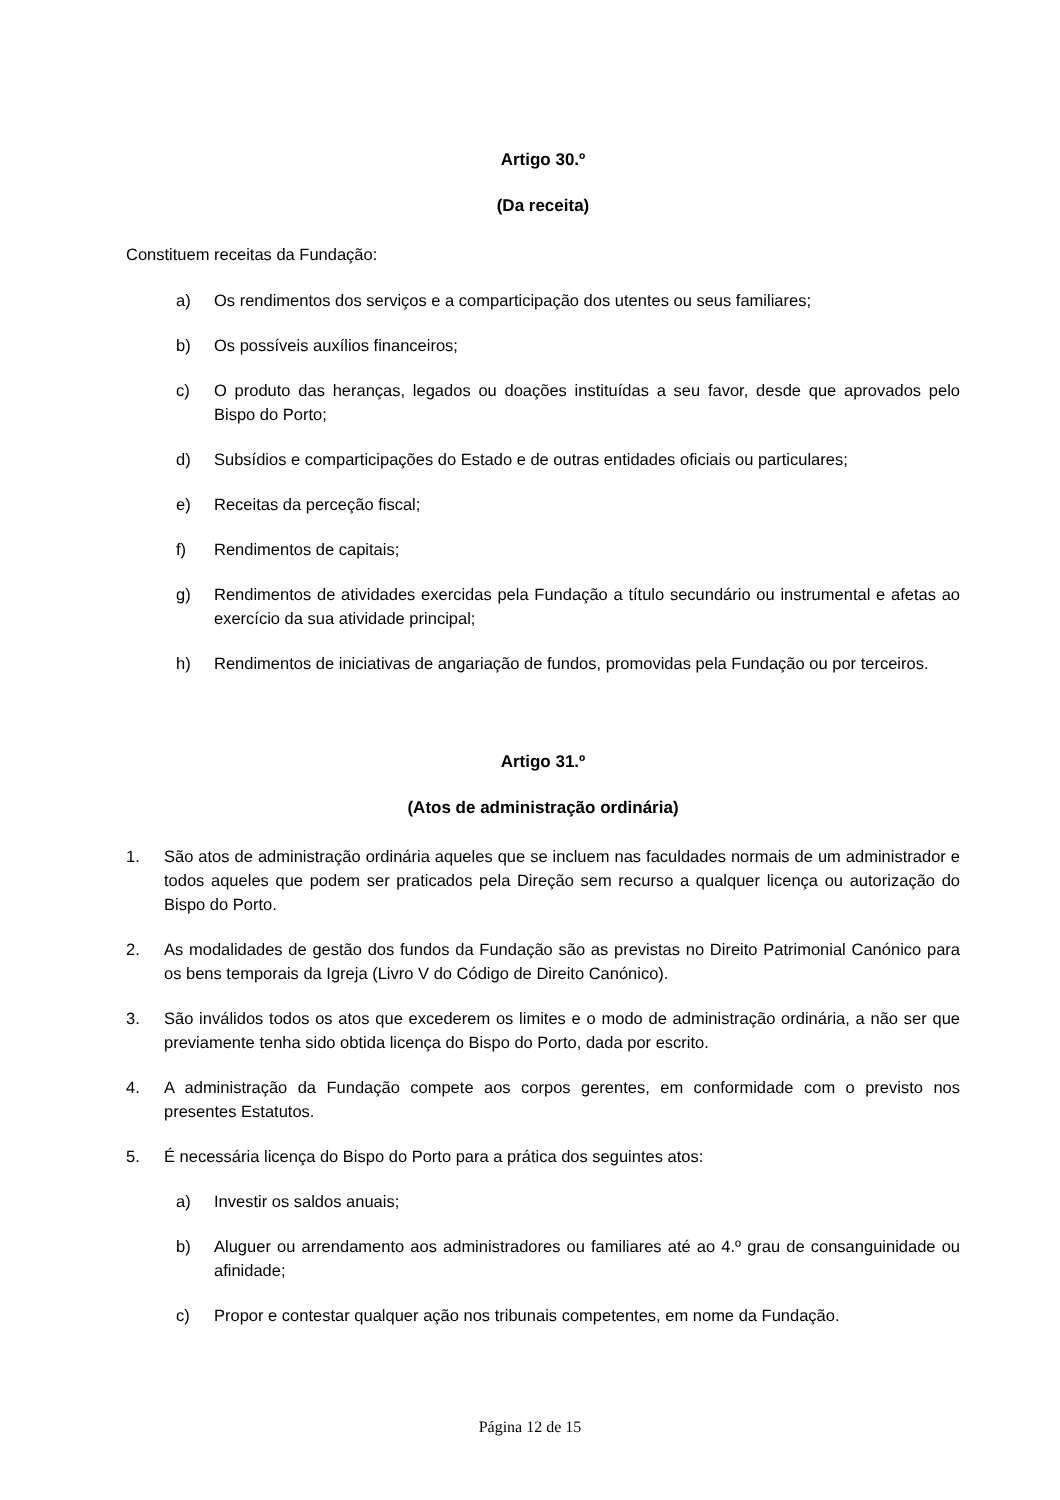Artigo 30.º
(Da receita)
Constituem receitas da Fundação:
a) Os rendimentos dos serviços e a comparticipação dos utentes ou seus familiares;
b) Os possíveis auxílios financeiros;
c) O produto das heranças, legados ou doações instituídas a seu favor, desde que aprovados pelo Bispo do Porto;
d) Subsídios e comparticipações do Estado e de outras entidades oficiais ou particulares;
e) Receitas da perceção fiscal;
f) Rendimentos de capitais;
g) Rendimentos de atividades exercidas pela Fundação a título secundário ou instrumental e afetas ao exercício da sua atividade principal;
h) Rendimentos de iniciativas de angariação de fundos, promovidas pela Fundação ou por terceiros.
Artigo 31.º
(Atos de administração ordinária)
1. São atos de administração ordinária aqueles que se incluem nas faculdades normais de um administrador e todos aqueles que podem ser praticados pela Direção sem recurso a qualquer licença ou autorização do Bispo do Porto.
2. As modalidades de gestão dos fundos da Fundação são as previstas no Direito Patrimonial Canónico para os bens temporais da Igreja (Livro V do Código de Direito Canónico).
3. São inválidos todos os atos que excederem os limites e o modo de administração ordinária, a não ser que previamente tenha sido obtida licença do Bispo do Porto, dada por escrito.
4. A administração da Fundação compete aos corpos gerentes, em conformidade com o previsto nos presentes Estatutos.
5. É necessária licença do Bispo do Porto para a prática dos seguintes atos:
a) Investir os saldos anuais;
b) Aluguer ou arrendamento aos administradores ou familiares até ao 4.º grau de consanguinidade ou afinidade;
c) Propor e contestar qualquer ação nos tribunais competentes, em nome da Fundação.
Página 12 de 15